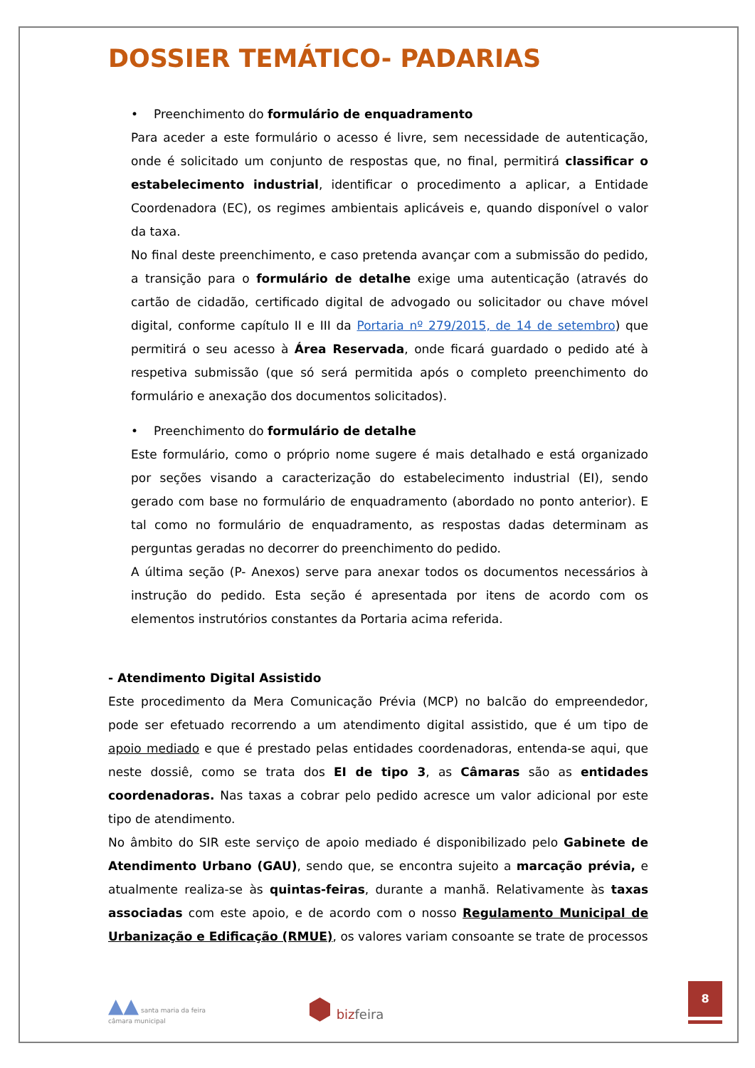DOSSIER TEMÁTICO- PADARIAS
• Preenchimento do formulário de enquadramento
Para aceder a este formulário o acesso é livre, sem necessidade de autenticação, onde é solicitado um conjunto de respostas que, no final, permitirá classificar o estabelecimento industrial, identificar o procedimento a aplicar, a Entidade Coordenadora (EC), os regimes ambientais aplicáveis e, quando disponível o valor da taxa.
No final deste preenchimento, e caso pretenda avançar com a submissão do pedido, a transição para o formulário de detalhe exige uma autenticação (através do cartão de cidadão, certificado digital de advogado ou solicitador ou chave móvel digital, conforme capítulo II e III da Portaria nº 279/2015, de 14 de setembro) que permitirá o seu acesso à Área Reservada, onde ficará guardado o pedido até à respetiva submissão (que só será permitida após o completo preenchimento do formulário e anexação dos documentos solicitados).
• Preenchimento do formulário de detalhe
Este formulário, como o próprio nome sugere é mais detalhado e está organizado por seções visando a caracterização do estabelecimento industrial (EI), sendo gerado com base no formulário de enquadramento (abordado no ponto anterior). E tal como no formulário de enquadramento, as respostas dadas determinam as perguntas geradas no decorrer do preenchimento do pedido.
A última seção (P- Anexos) serve para anexar todos os documentos necessários à instrução do pedido. Esta seção é apresentada por itens de acordo com os elementos instrutórios constantes da Portaria acima referida.
- Atendimento Digital Assistido
Este procedimento da Mera Comunicação Prévia (MCP) no balcão do empreendedor, pode ser efetuado recorrendo a um atendimento digital assistido, que é um tipo de apoio mediado e que é prestado pelas entidades coordenadoras, entenda-se aqui, que neste dossiê, como se trata dos EI de tipo 3, as Câmaras são as entidades coordenadoras. Nas taxas a cobrar pelo pedido acresce um valor adicional por este tipo de atendimento.
No âmbito do SIR este serviço de apoio mediado é disponibilizado pelo Gabinete de Atendimento Urbano (GAU), sendo que, se encontra sujeito a marcação prévia, e atualmente realiza-se às quintas-feiras, durante a manhã. Relativamente às taxas associadas com este apoio, e de acordo com o nosso Regulamento Municipal de Urbanização e Edificação (RMUE), os valores variam consoante se trate de processos
▲▲ santa maria da feira
câmara municipal
⬢ bizfeira
8